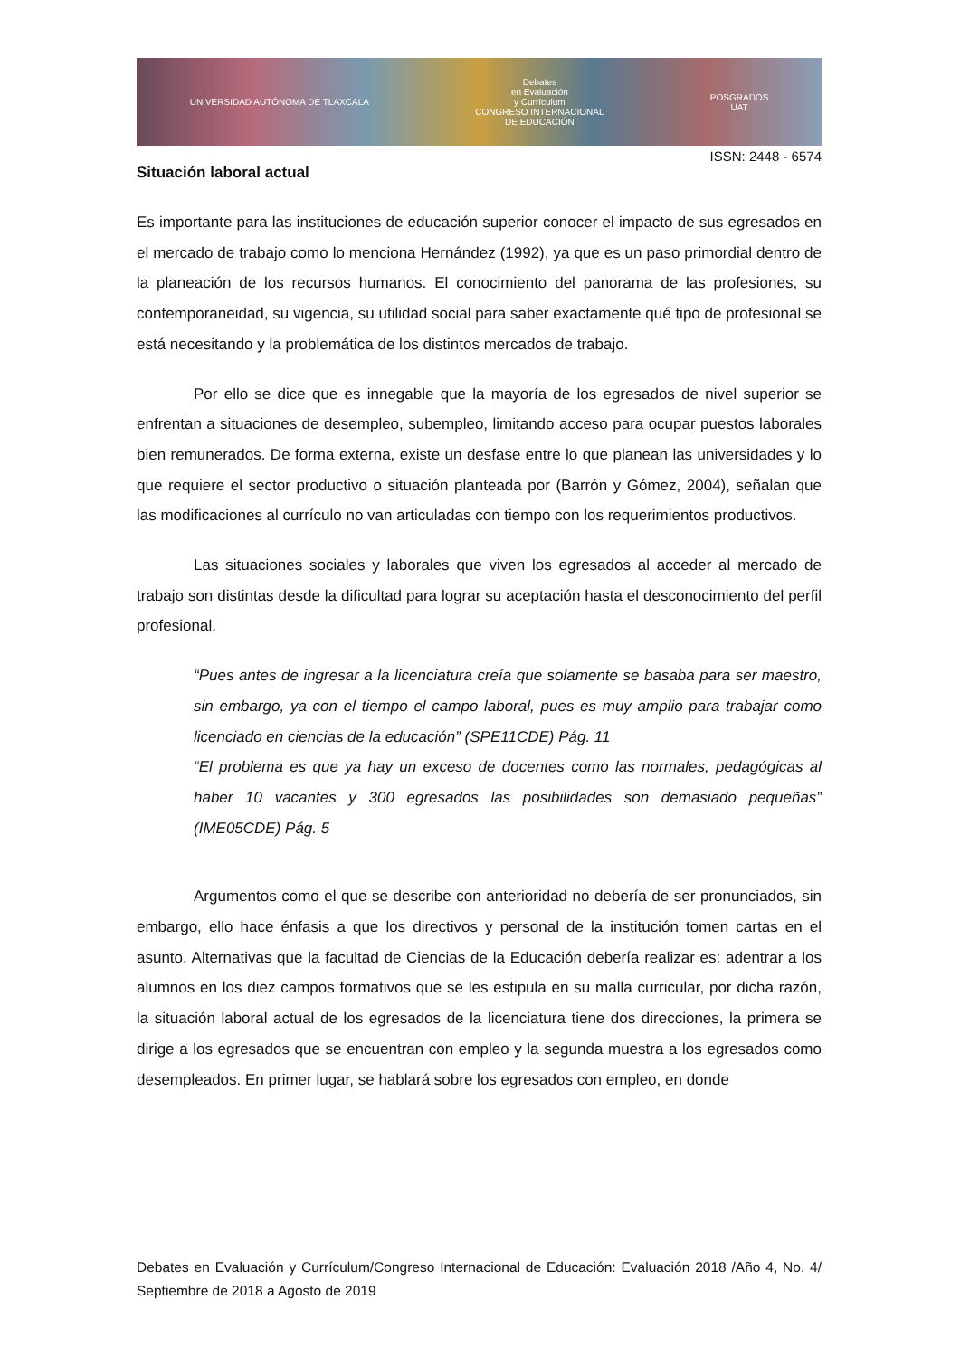UNIVERSIDAD AUTÓNOMA DE TLAXCALA
Debates
en Evaluación
y Currículum
CONGRESO INTERNACIONAL
DE EDUCACIÓN
POSGRADOS
UAT
ISSN: 2448 - 6574
Situación laboral actual
Es importante para las instituciones de educación superior conocer el impacto de sus egresados en el mercado de trabajo como lo menciona Hernández (1992), ya que es un paso primordial dentro de la planeación de los recursos humanos. El conocimiento del panorama de las profesiones, su contemporaneidad, su vigencia, su utilidad social para saber exactamente qué tipo de profesional se está necesitando y la problemática de los distintos mercados de trabajo.
Por ello se dice que es innegable que la mayoría de los egresados de nivel superior se enfrentan a situaciones de desempleo, subempleo, limitando acceso para ocupar puestos laborales bien remunerados. De forma externa, existe un desfase entre lo que planean las universidades y lo que requiere el sector productivo o situación planteada por (Barrón y Gómez, 2004), señalan que las modificaciones al currículo no van articuladas con tiempo con los requerimientos productivos.
Las situaciones sociales y laborales que viven los egresados al acceder al mercado de trabajo son distintas desde la dificultad para lograr su aceptación hasta el desconocimiento del perfil profesional.
“Pues antes de ingresar a la licenciatura creía que solamente se basaba para ser maestro, sin embargo, ya con el tiempo el campo laboral, pues es muy amplio para trabajar como licenciado en ciencias de la educación” (SPE11CDE) Pág. 11
“El problema es que ya hay un exceso de docentes como las normales, pedagógicas al haber 10 vacantes y 300 egresados las posibilidades son demasiado pequeñas” (IME05CDE) Pág. 5
Argumentos como el que se describe con anterioridad no debería de ser pronunciados, sin embargo, ello hace énfasis a que los directivos y personal de la institución tomen cartas en el asunto. Alternativas que la facultad de Ciencias de la Educación debería realizar es: adentrar a los alumnos en los diez campos formativos que se les estipula en su malla curricular, por dicha razón, la situación laboral actual de los egresados de la licenciatura tiene dos direcciones, la primera se dirige a los egresados que se encuentran con empleo y la segunda muestra a los egresados como desempleados. En primer lugar, se hablará sobre los egresados con empleo, en donde
Debates en Evaluación y Currículum/Congreso Internacional de Educación: Evaluación 2018 /Año 4, No. 4/ Septiembre de 2018 a Agosto de 2019